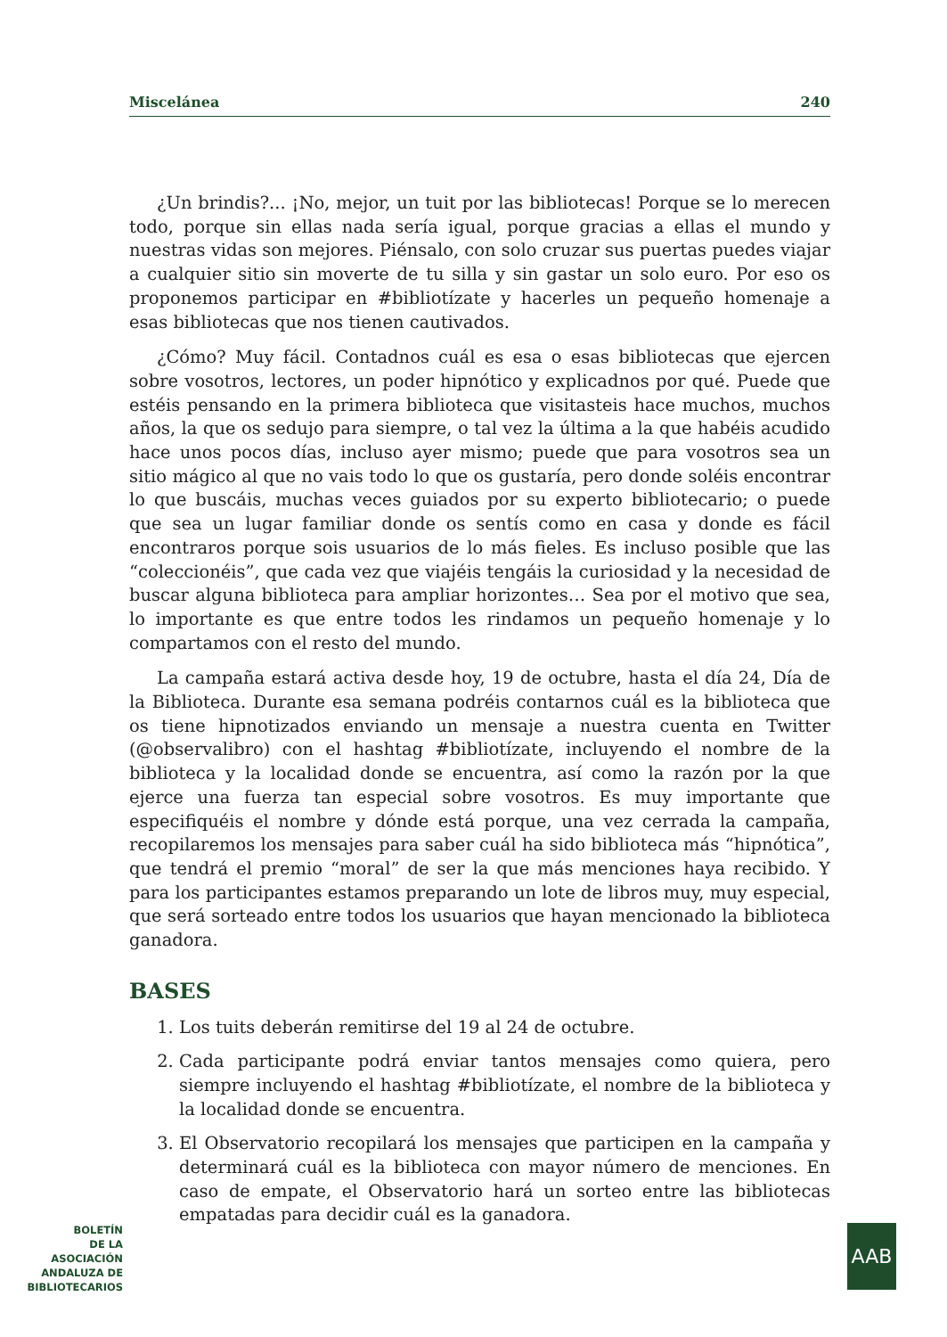Miscelánea 240
¿Un brindis?... ¡No, mejor, un tuit por las bibliotecas! Porque se lo merecen todo, porque sin ellas nada sería igual, porque gracias a ellas el mundo y nuestras vidas son mejores. Piénsalo, con solo cruzar sus puertas puedes viajar a cualquier sitio sin moverte de tu silla y sin gastar un solo euro. Por eso os proponemos participar en #bibliotízate y hacerles un pequeño homenaje a esas bibliotecas que nos tienen cautivados.
¿Cómo? Muy fácil. Contadnos cuál es esa o esas bibliotecas que ejercen sobre vosotros, lectores, un poder hipnótico y explicadnos por qué. Puede que estéis pensando en la primera biblioteca que visitasteis hace muchos, muchos años, la que os sedujo para siempre, o tal vez la última a la que habéis acudido hace unos pocos días, incluso ayer mismo; puede que para vosotros sea un sitio mágico al que no vais todo lo que os gustaría, pero donde soléis encontrar lo que buscáis, muchas veces guiados por su experto bibliotecario; o puede que sea un lugar familiar donde os sentís como en casa y donde es fácil encontraros porque sois usuarios de lo más fieles. Es incluso posible que las “coleccionéis”, que cada vez que viajéis tengáis la curiosidad y la necesidad de buscar alguna biblioteca para ampliar horizontes… Sea por el motivo que sea, lo importante es que entre todos les rindamos un pequeño homenaje y lo compartamos con el resto del mundo.
La campaña estará activa desde hoy, 19 de octubre, hasta el día 24, Día de la Biblioteca. Durante esa semana podréis contarnos cuál es la biblioteca que os tiene hipnotizados enviando un mensaje a nuestra cuenta en Twitter (@observalibro) con el hashtag #bibliotízate, incluyendo el nombre de la biblioteca y la localidad donde se encuentra, así como la razón por la que ejerce una fuerza tan especial sobre vosotros. Es muy importante que especifiquéis el nombre y dónde está porque, una vez cerrada la campaña, recopilaremos los mensajes para saber cuál ha sido biblioteca más “hipnótica”, que tendrá el premio “moral” de ser la que más menciones haya recibido. Y para los participantes estamos preparando un lote de libros muy, muy especial, que será sorteado entre todos los usuarios que hayan mencionado la biblioteca ganadora.
BASES
1. Los tuits deberán remitirse del 19 al 24 de octubre.
2. Cada participante podrá enviar tantos mensajes como quiera, pero siempre incluyendo el hashtag #bibliotízate, el nombre de la biblioteca y la localidad donde se encuentra.
3. El Observatorio recopilará los mensajes que participen en la campaña y determinará cuál es la biblioteca con mayor número de menciones. En caso de empate, el Observatorio hará un sorteo entre las bibliotecas empatadas para decidir cuál es la ganadora.
BOLETÍN
DE LA
ASOCIACIÓN
ANDALUZA DE
BIBLIOTECARIOS
AAB